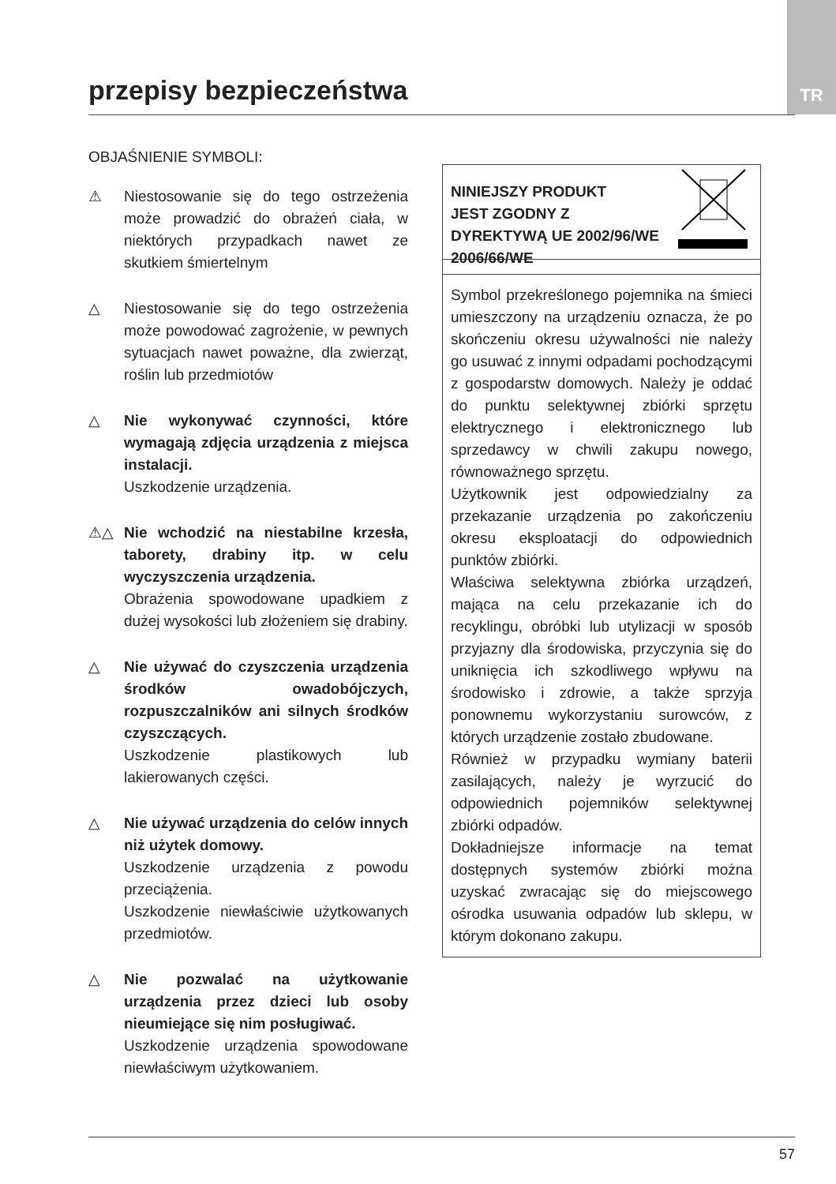TR przepisy bezpieczeństwa
OBJAŚNIENIE SYMBOLI:
⚠ Niestosowanie się do tego ostrzeżenia może prowadzić do obrażeń ciała, w niektórych przypadkach nawet ze skutkiem śmiertelnym
△ Niestosowanie się do tego ostrzeżenia może powodować zagrożenie, w pewnych sytuacjach nawet poważne, dla zwierząt, roślin lub przedmiotów
△ Nie wykonywać czynności, które wymagają zdjęcia urządzenia z miejsca instalacji.
Uszkodzenie urządzenia.
⚠△ Nie wchodzić na niestabilne krzesła, taborety, drabiny itp. w celu wyczyszczenia urządzenia.
Obrażenia spowodowane upadkiem z dużej wysokości lub złożeniem się drabiny.
△ Nie używać do czyszczenia urządzenia środków owadobójczych, rozpuszczalników ani silnych środków czyszczących.
Uszkodzenie plastikowych lub lakierowanych części.
△ Nie używać urządzenia do celów innych niż użytek domowy.
Uszkodzenie urządzenia z powodu przeciążenia.
Uszkodzenie niewłaściwie użytkowanych przedmiotów.
△ Nie pozwalać na użytkowanie urządzenia przez dzieci lub osoby nieumiejące się nim posługiwać.
Uszkodzenie urządzenia spowodowane niewłaściwym użytkowaniem.
NINIEJSZY PRODUKT
JEST ZGODNY Z
DYREKTYWĄ UE 2002/96/WE
2006/66/WE
Symbol przekreślonego pojemnika na śmieci umieszczony na urządzeniu oznacza, że po skończeniu okresu używalności nie należy go usuwać z innymi odpadami pochodzącymi z gospodarstw domowych. Należy je oddać do punktu selektywnej zbiórki sprzętu elektrycznego i elektronicznego lub sprzedawcy w chwili zakupu nowego, równoważnego sprzętu.
Użytkownik jest odpowiedzialny za przekazanie urządzenia po zakończeniu okresu eksploatacji do odpowiednich punktów zbiórki.
Właściwa selektywna zbiórka urządzeń, mająca na celu przekazanie ich do recyklingu, obróbki lub utylizacji w sposób przyjazny dla środowiska, przyczynia się do uniknięcia ich szkodliwego wpływu na środowisko i zdrowie, a także sprzyja ponownemu wykorzystaniu surowców, z których urządzenie zostało zbudowane.
Również w przypadku wymiany baterii zasilających, należy je wyrzucić do odpowiednich pojemników selektywnej zbiórki odpadów.
Dokładniejsze informacje na temat dostępnych systemów zbiórki można uzyskać zwracając się do miejscowego ośrodka usuwania odpadów lub sklepu, w którym dokonano zakupu.
57